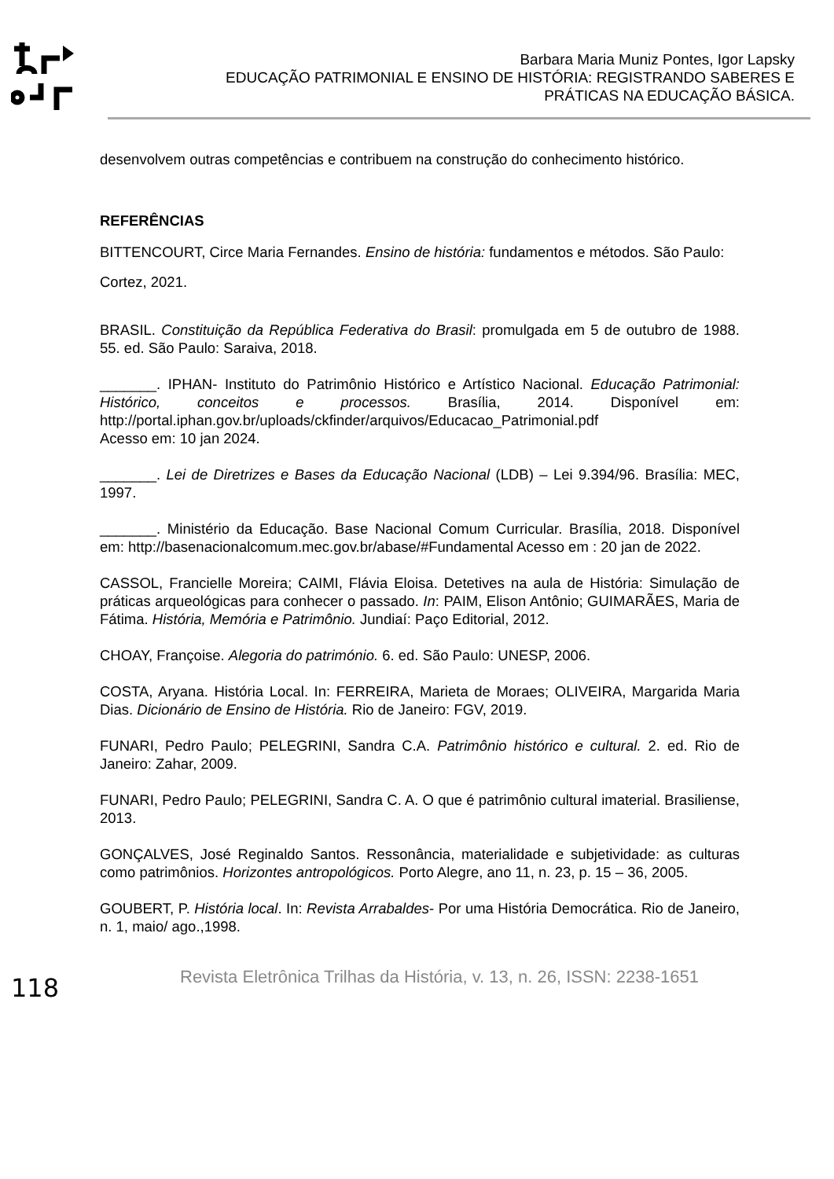Barbara Maria Muniz Pontes, Igor Lapsky
EDUCAÇÃO PATRIMONIAL E ENSINO DE HISTÓRIA: REGISTRANDO SABERES E PRÁTICAS NA EDUCAÇÃO BÁSICA.
desenvolvem outras competências e contribuem na construção do conhecimento histórico.
REFERÊNCIAS
BITTENCOURT, Circe Maria Fernandes. Ensino de história: fundamentos e métodos. São Paulo: Cortez, 2021.
BRASIL. Constituição da República Federativa do Brasil: promulgada em 5 de outubro de 1988. 55. ed. São Paulo: Saraiva, 2018.
_______. IPHAN- Instituto do Patrimônio Histórico e Artístico Nacional. Educação Patrimonial: Histórico, conceitos e processos. Brasília, 2014. Disponível em: http://portal.iphan.gov.br/uploads/ckfinder/arquivos/Educacao_Patrimonial.pdf
Acesso em: 10 jan 2024.
_______. Lei de Diretrizes e Bases da Educação Nacional (LDB) – Lei 9.394/96. Brasília: MEC, 1997.
_______. Ministério da Educação. Base Nacional Comum Curricular. Brasília, 2018. Disponível em: http://basenacionalcomum.mec.gov.br/abase/#Fundamental Acesso em : 20 jan de 2022.
CASSOL, Francielle Moreira; CAIMI, Flávia Eloisa. Detetives na aula de História: Simulação de práticas arqueológicas para conhecer o passado. In: PAIM, Elison Antônio; GUIMARÃES, Maria de Fátima. História, Memória e Patrimônio. Jundiaí: Paço Editorial, 2012.
CHOAY, Françoise. Alegoria do património. 6. ed. São Paulo: UNESP, 2006.
COSTA, Aryana. História Local. In: FERREIRA, Marieta de Moraes; OLIVEIRA, Margarida Maria Dias. Dicionário de Ensino de História. Rio de Janeiro: FGV, 2019.
FUNARI, Pedro Paulo; PELEGRINI, Sandra C.A. Patrimônio histórico e cultural. 2. ed. Rio de Janeiro: Zahar, 2009.
FUNARI, Pedro Paulo; PELEGRINI, Sandra C. A. O que é patrimônio cultural imaterial. Brasiliense, 2013.
GONÇALVES, José Reginaldo Santos. Ressonância, materialidade e subjetividade: as culturas como patrimônios. Horizontes antropológicos. Porto Alegre, ano 11, n. 23, p. 15 – 36, 2005.
GOUBERT, P. História local. In: Revista Arrabaldes- Por uma História Democrática. Rio de Janeiro, n. 1, maio/ ago.,1998.
118
Revista Eletrônica Trilhas da História, v. 13, n. 26, ISSN: 2238-1651